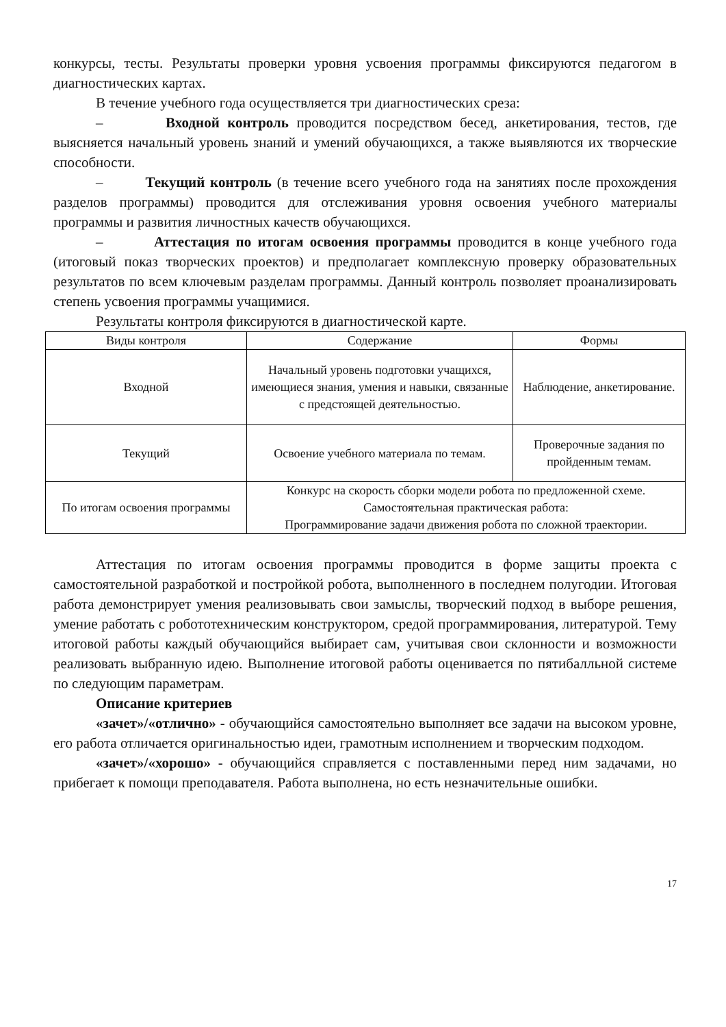конкурсы, тесты. Результаты проверки уровня усвоения программы фиксируются педагогом в диагностических картах.
В течение учебного года осуществляется три диагностических среза:
– Входной контроль проводится посредством бесед, анкетирования, тестов, где выясняется начальный уровень знаний и умений обучающихся, а также выявляются их творческие способности.
– Текущий контроль (в течение всего учебного года на занятиях после прохождения разделов программы) проводится для отслеживания уровня освоения учебного материалы программы и развития личностных качеств обучающихся.
– Аттестация по итогам освоения программы проводится в конце учебного года (итоговый показ творческих проектов) и предполагает комплексную проверку образовательных результатов по всем ключевым разделам программы. Данный контроль позволяет проанализировать степень усвоения программы учащимися.
Результаты контроля фиксируются в диагностической карте.
| Виды контроля | Содержание | Формы |
| --- | --- | --- |
| Входной | Начальный уровень подготовки учащихся, имеющиеся знания, умения и навыки, связанные с предстоящей деятельностью. | Наблюдение, анкетирование. |
| Текущий | Освоение учебного материала по темам. | Проверочные задания по пройденным темам. |
| По итогам освоения программы | Конкурс на скорость сборки модели робота по предложенной схеме. Самостоятельная практическая работа: Программирование задачи движения робота по сложной траектории. | |
Аттестация по итогам освоения программы проводится в форме защиты проекта с самостоятельной разработкой и постройкой робота, выполненного в последнем полугодии. Итоговая работа демонстрирует умения реализовывать свои замыслы, творческий подход в выборе решения, умение работать с робототехническим конструктором, средой программирования, литературой. Тему итоговой работы каждый обучающийся выбирает сам, учитывая свои склонности и возможности реализовать выбранную идею. Выполнение итоговой работы оценивается по пятибалльной системе по следующим параметрам.
Описание критериев
«зачет»/«отлично» - обучающийся самостоятельно выполняет все задачи на высоком уровне, его работа отличается оригинальностью идеи, грамотным исполнением и творческим подходом.
«зачет»/«хорошо» - обучающийся справляется с поставленными перед ним задачами, но прибегает к помощи преподавателя. Работа выполнена, но есть незначительные ошибки.
17